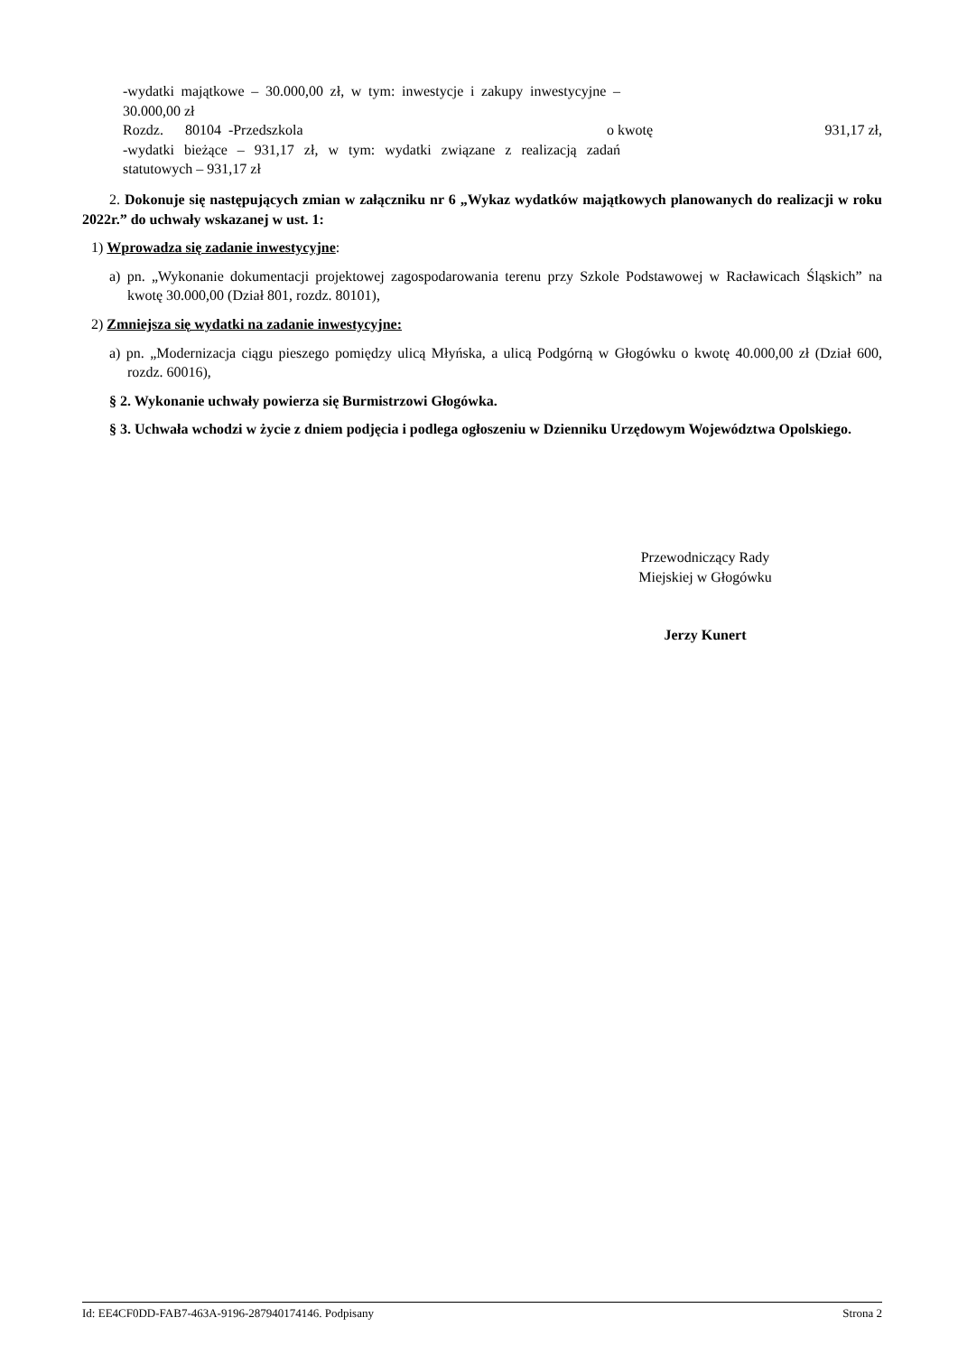| -wydatki majątkowe – 30.000,00 zł, w tym: inwestycje i zakupy inwestycyjne – 30.000,00 zł | | |
| Rozdz. 80104 -Przedszkola | o kwotę | 931,17 zł, |
| -wydatki bieżące – 931,17 zł, w tym: wydatki związane z realizacją zadań statutowych – 931,17 zł | | |
2. Dokonuje się następujących zmian w załączniku nr 6 „Wykaz wydatków majątkowych planowanych do realizacji w roku 2022r.” do uchwały wskazanej w ust. 1:
1) Wprowadza się zadanie inwestycyjne:
a) pn. „Wykonanie dokumentacji projektowej zagospodarowania terenu przy Szkole Podstawowej w Racławicach Śląskich” na kwotę 30.000,00 (Dział 801, rozdz. 80101),
2) Zmniejsza się wydatki na zadanie inwestycyjne:
a) pn. „Modernizacja ciągu pieszego pomiędzy ulicą Młyńska, a ulicą Podgórną w Głogówku o kwotę 40.000,00 zł (Dział 600, rozdz. 60016),
§ 2. Wykonanie uchwały powierza się Burmistrzowi Głogówka.
§ 3. Uchwała wchodzi w życie z dniem podjęcia i podlega ogłoszeniu w Dzienniku Urzędowym Województwa Opolskiego.
Przewodniczący Rady
Miejskiej w Głogówku
Jerzy Kunert
Id: EE4CF0DD-FAB7-463A-9196-287940174146. Podpisany Strona 2